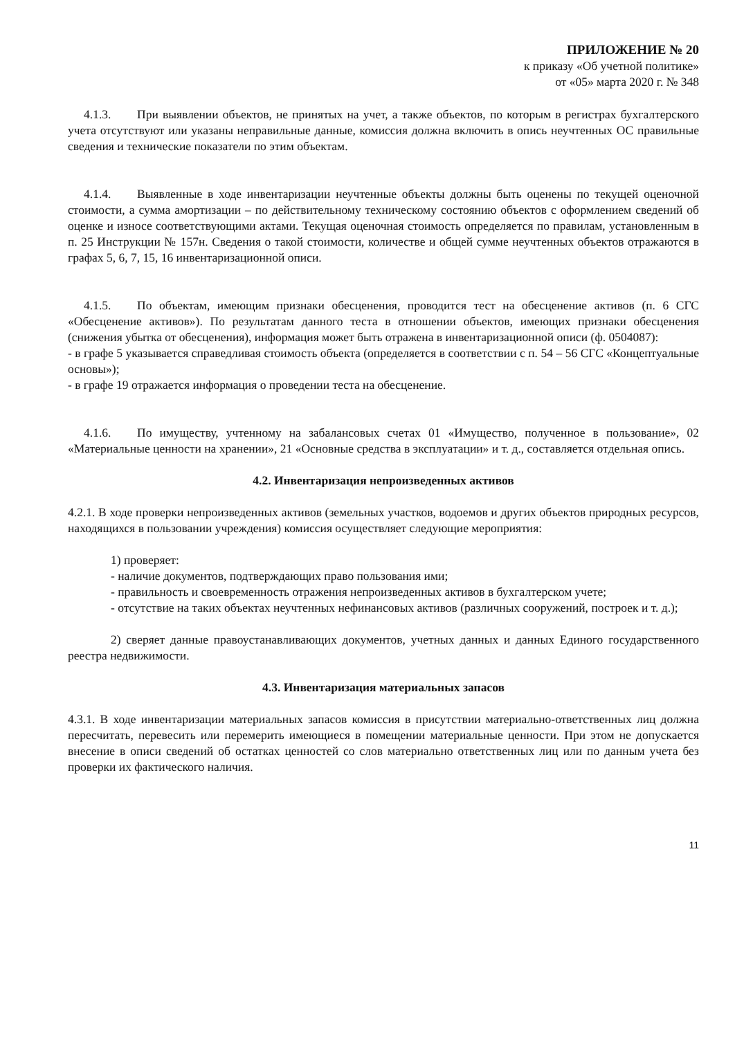ПРИЛОЖЕНИЕ № 20
к приказу «Об учетной политике»
от «05» марта 2020 г. № 348
4.1.3. При выявлении объектов, не принятых на учет, а также объектов, по которым в регистрах бухгалтерского учета отсутствуют или указаны неправильные данные, комиссия должна включить в опись неучтенных ОС правильные сведения и технические показатели по этим объектам.
4.1.4. Выявленные в ходе инвентаризации неучтенные объекты должны быть оценены по текущей оценочной стоимости, а сумма амортизации – по действительному техническому состоянию объектов с оформлением сведений об оценке и износе соответствующими актами. Текущая оценочная стоимость определяется по правилам, установленным в п. 25 Инструкции № 157н. Сведения о такой стоимости, количестве и общей сумме неучтенных объектов отражаются в графах 5, 6, 7, 15, 16 инвентаризационной описи.
4.1.5. По объектам, имеющим признаки обесценения, проводится тест на обесценение активов (п. 6 СГС «Обесценение активов»). По результатам данного теста в отношении объектов, имеющих признаки обесценения (снижения убытка от обесценения), информация может быть отражена в инвентаризационной описи (ф. 0504087):
- в графе 5 указывается справедливая стоимость объекта (определяется в соответствии с п. 54 – 56 СГС «Концептуальные основы»);
- в графе 19 отражается информация о проведении теста на обесценение.
4.1.6. По имуществу, учтенному на забалансовых счетах 01 «Имущество, полученное в пользование», 02 «Материальные ценности на хранении», 21 «Основные средства в эксплуатации» и т. д., составляется отдельная опись.
4.2. Инвентаризация непроизведенных активов
4.2.1. В ходе проверки непроизведенных активов (земельных участков, водоемов и других объектов природных ресурсов, находящихся в пользовании учреждения) комиссия осуществляет следующие мероприятия:
1) проверяет:
- наличие документов, подтверждающих право пользования ими;
- правильность и своевременность отражения непроизведенных активов в бухгалтерском учете;
- отсутствие на таких объектах неучтенных нефинансовых активов (различных сооружений, построек и т. д.);
2) сверяет данные правоустанавливающих документов, учетных данных и данных Единого государственного реестра недвижимости.
4.3. Инвентаризация материальных запасов
4.3.1. В ходе инвентаризации материальных запасов комиссия в присутствии материально-ответственных лиц должна пересчитать, перевесить или перемерить имеющиеся в помещении материальные ценности. При этом не допускается внесение в описи сведений об остатках ценностей со слов материально ответственных лиц или по данным учета без проверки их фактического наличия.
11